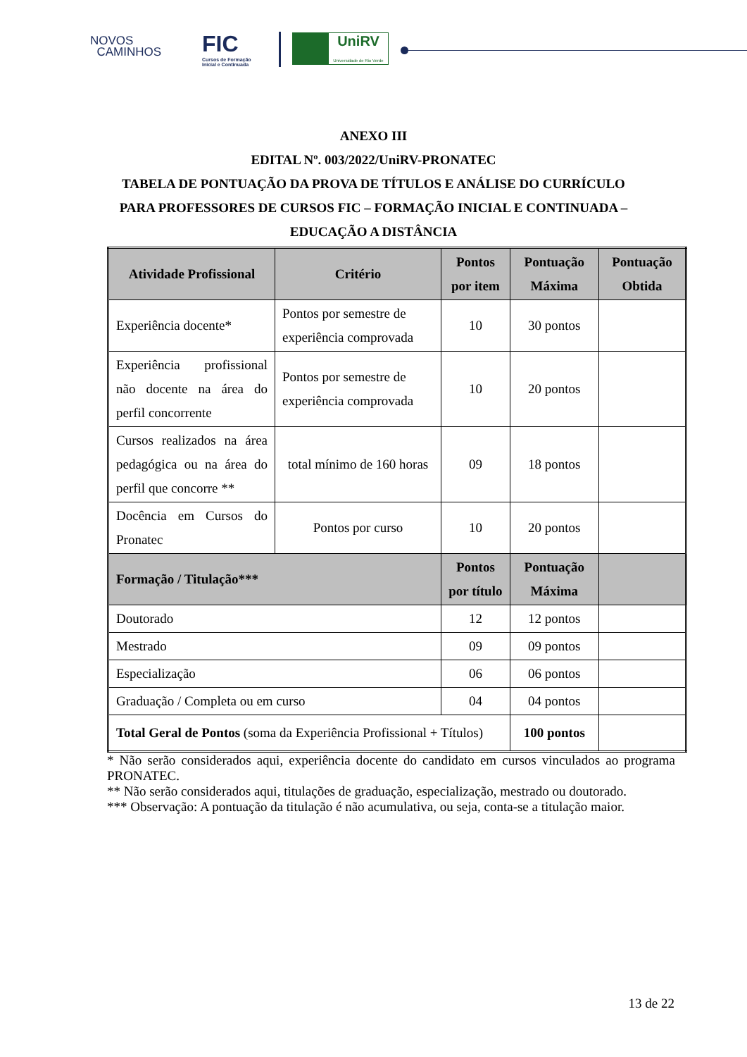NOVOS
CAMINHOS
FIC
Cursos de Formação
Inicial e Continuada
UniRV
Universidade de Rio Verde
ANEXO III
EDITAL Nº. 003/2022/UniRV-PRONATEC
TABELA DE PONTUAÇÃO DA PROVA DE TÍTULOS E ANÁLISE DO CURRÍCULO PARA PROFESSORES DE CURSOS FIC – FORMAÇÃO INICIAL E CONTINUADA – EDUCAÇÃO A DISTÂNCIA
| Atividade Profissional | Critério | Pontos por item | Pontuação Máxima | Pontuação Obtida |
| --- | --- | --- | --- | --- |
| Experiência docente* | Pontos por semestre de experiência comprovada | 10 | 30 pontos | |
| Experiência profissional não docente na área do perfil concorrente | Pontos por semestre de experiência comprovada | 10 | 20 pontos | |
| Cursos realizados na área pedagógica ou na área do perfil que concorre ** | total mínimo de 160 horas | 09 | 18 pontos | |
| Docência em Cursos do Pronatec | Pontos por curso | 10 | 20 pontos | |
| Formação / Titulação*** | | Pontos por título | Pontuação Máxima | |
| Doutorado | | 12 | 12 pontos | |
| Mestrado | | 09 | 09 pontos | |
| Especialização | | 06 | 06 pontos | |
| Graduação / Completa ou em curso | | 04 | 04 pontos | |
| Total Geral de Pontos (soma da Experiência Profissional + Títulos) | | | 100 pontos | |
* Não serão considerados aqui, experiência docente do candidato em cursos vinculados ao programa PRONATEC.
** Não serão considerados aqui, titulações de graduação, especialização, mestrado ou doutorado.
*** Observação: A pontuação da titulação é não acumulativa, ou seja, conta-se a titulação maior.
13 de 22